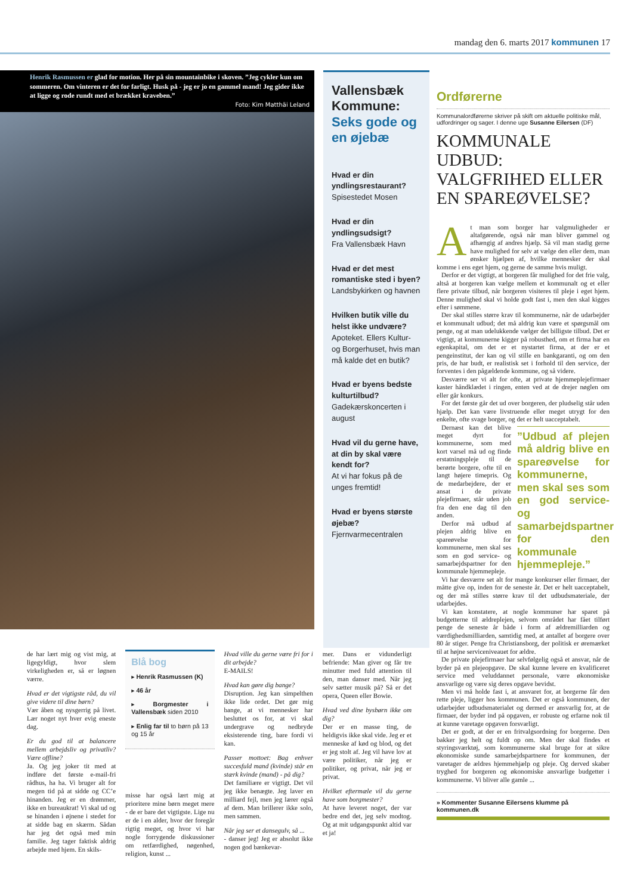mandag den 6. marts 2017 kommunen 17
Henrik Rasmussen er glad for motion. Her på sin mountainbike i skoven. ”Jeg cykler kun om sommeren. Om vinteren er det for farligt. Husk på - jeg er jo en gammel mand! Jeg gider ikke at ligge og rode rundt med et brækket kraveben.”
Foto: Kim Matthäi Leland
Vallensbæk Kommune: Seks gode og en øjebæ
Hvad er din yndlingsrestaurant?
Spisestedet Mosen
Hvad er din yndlingsudsigt?
Fra Vallensbæk Havn
Hvad er det mest romantiske sted i byen?
Landsbykirken og havnen
Hvilken butik ville du helst ikke undvære?
Apoteket. Ellers Kultur- og Borgerhuset, hvis man må kalde det en butik?
Hvad er byens bedste kulturtilbud?
Gadekærskoncerten i august
Hvad vil du gerne have, at din by skal være kendt for?
At vi har fokus på de unges fremtid!
Hvad er byens største øjebæ?
Fjernvarmecentralen
Ordførerne
Kommunalordførerne skriver på skift om aktuelle politiske mål, udfordringer og sager. I denne uge Susanne Eilersen (DF)
KOMMUNALE UDBUD: VALGFRIHED ELLER EN SPAREØVELSE?
At man som borger har valgmuligheder er altafgørende, også når man bliver gammel og afhængig af andres hjælp. Så vil man stadig gerne have mulighed for selv at vælge den eller dem, man ønsker hjælpen af, hvilke mennesker der skal komme i ens eget hjem, og gerne de samme hvis muligt.
Derfor er det vigtigt, at borgeren får mulighed for det frie valg, altså at borgeren kan vælge mellem et kommunalt og et eller flere private tilbud, når borgeren visiteres til pleje i eget hjem. Denne mulighed skal vi holde godt fast i, men den skal kigges efter i sømmene.
Der skal stilles større krav til kommunerne, når de udarbejder et kommunalt udbud; det må aldrig kun være et spørgsmål om penge, og at man udelukkende vælger det billigste tilbud. Det er vigtigt, at kommunerne kigger på robusthed, om et firma har en egenkapital, om det er et nystartet firma, at der er et pengeinstitut, der kan og vil stille en bankgaranti, og om den pris, de har budt, er realistisk set i forhold til den service, der forventes i den pågældende kommune, og så videre.
Desværre ser vi alt for ofte, at private hjemmeplejefirmaer kaster håndklædet i ringen, enten ved at de drejer nøglen om eller går konkurs.
For det første går det ud over borgeren, der pludselig står uden hjælp. Det kan være livstruende eller meget utrygt for den enkelte, ofte svage borger, og det er helt uacceptabelt.
”Udbud af plejen må aldrig blive en spareøvelse for kommunerne, men skal ses som en god service- og samarbejdspartner for den kommunale hjemmepleje.”
Dernæst kan det blive meget dyrt for kommunerne, som med kort varsel må ud og finde erstatningspleje til de berørte borgere, ofte til en langt højere timepris. Og de medarbejdere, der er ansat i de private plejefirmaer, står uden job fra den ene dag til den anden.
Derfor må udbud af plejen aldrig blive en spareøvelse for kommunerne, men skal ses som en god service- og samarbejdspartner for den kommunale hjemmepleje.
Vi har desværre set alt for mange konkurser eller firmaer, der måtte give op, inden for de seneste år. Det er helt uacceptabelt, og der må stilles større krav til det udbudsmateriale, der udarbejdes.
Vi kan konstatere, at nogle kommuner har sparet på budgetterne til ældreplejen, selvom området har fået tilført penge de seneste år både i form af ældremilliarden og værdighedsmilliarden, samtidig med, at antallet af borgere over 80 år stiger. Penge fra Christiansborg, der politisk er øremærket til at højne serviceniveauet for ældre.
De private plejefirmaer har selvfølgelig også et ansvar, når de byder på en plejeopgave. De skal kunne levere en kvalificeret service med veluddannet personale, være økonomiske ansvarlige og være sig deres opgave bevidst.
Men vi må holde fast i, at ansvaret for, at borgerne får den rette pleje, ligger hos kommunen. Det er også kommunen, der udarbejder udbudsmaterialet og dermed er ansvarlig for, at de firmaer, der byder ind på opgaven, er robuste og erfarne nok til at kunne varetage opgaven forsvarligt.
Det er godt, at der er en fritvalgsordning for borgerne. Den bakker jeg helt og fuldt op om. Men der skal findes et styringsværktøj, som kommunerne skal bruge for at sikre økonomiske sunde samarbejdspartnere for kommunen, der varetager de ældres hjemmehjælp og pleje. Og derved skaber tryghed for borgeren og økonomiske ansvarlige budgetter i kommunerne. Vi bliver alle gamle ...
» Kommenter Susanne Eilersens klumme på kommunen.dk
de har lært mig og vist mig, at ligegyldigt, hvor slem virkeligheden er, så er løgnen værre.
Hvad er det vigtigste råd, du vil give videre til dine børn?
Vær åben og nysgerrig på livet. Lær noget nyt hver evig eneste dag.
Er du god til at balancere mellem arbejdsliv og privatliv? Være offline?
Ja. Og jeg joker tit med at indføre det første e-mail-fri rådhus, ha ha. Vi bruger alt for megen tid på at sidde og CC’e hinanden. Jeg er en drømmer, ikke en bureaukrat! Vi skal ud og se hinanden i øjnene i stedet for at sidde bag en skærm. Sådan har jeg det også med min familie. Jeg tager faktisk aldrig arbejde med hjem. En skils-
Blå bog
▸ Henrik Rasmussen (K)
▸ 46 år
▸ Borgmester i Vallensbæk siden 2010
▸ Enlig far til to børn på 13 og 15 år
misse har også lært mig at prioritere mine børn meget mere - de er bare det vigtigste. Lige nu er de i en alder, hvor der foregår rigtig meget, og hvor vi har nogle forrygende diskussioner om retfærdighed, nøgenhed, religion, kunst ...
Hvad ville du gerne være fri for i dit arbejde?
E-MAILS!
Hvad kan gøre dig bange?
Disruption. Jeg kan simpelthen ikke lide ordet. Det gør mig bange, at vi mennesker har besluttet os for, at vi skal undergrave og nedbryde eksisterende ting, bare fordi vi kan.
Passer mottoet: Bag enhver succesfuld mand (kvinde) står en stærk kvinde (mand) - på dig?
Det familiære er vigtigt. Det vil jeg ikke benægte. Jeg laver en milliard fejl, men jeg lærer også af dem. Man brillerer ikke solo, men sammen.
Når jeg ser et dansegulv, så ...
- danser jeg! Jeg er absolut ikke nogen god bænkevar-
mer. Dans er vidunderligt befriende: Man giver og får tre minutter med fuld attention til den, man danser med. Når jeg selv sætter musik på? Så er det opera, Queen eller Bowie.
Hvad ved dine bysbørn ikke om dig?
Der er en masse ting, de heldigvis ikke skal vide. Jeg er et menneske af kød og blod, og det er jeg stolt af. Jeg vil have lov at være politiker, når jeg er politiker, og privat, når jeg er privat.
Hvilket eftermæle vil du gerne have som borgmester?
At have leveret noget, der var bedre end det, jeg selv modtog. Og at mit udgangspunkt altid var et ja!